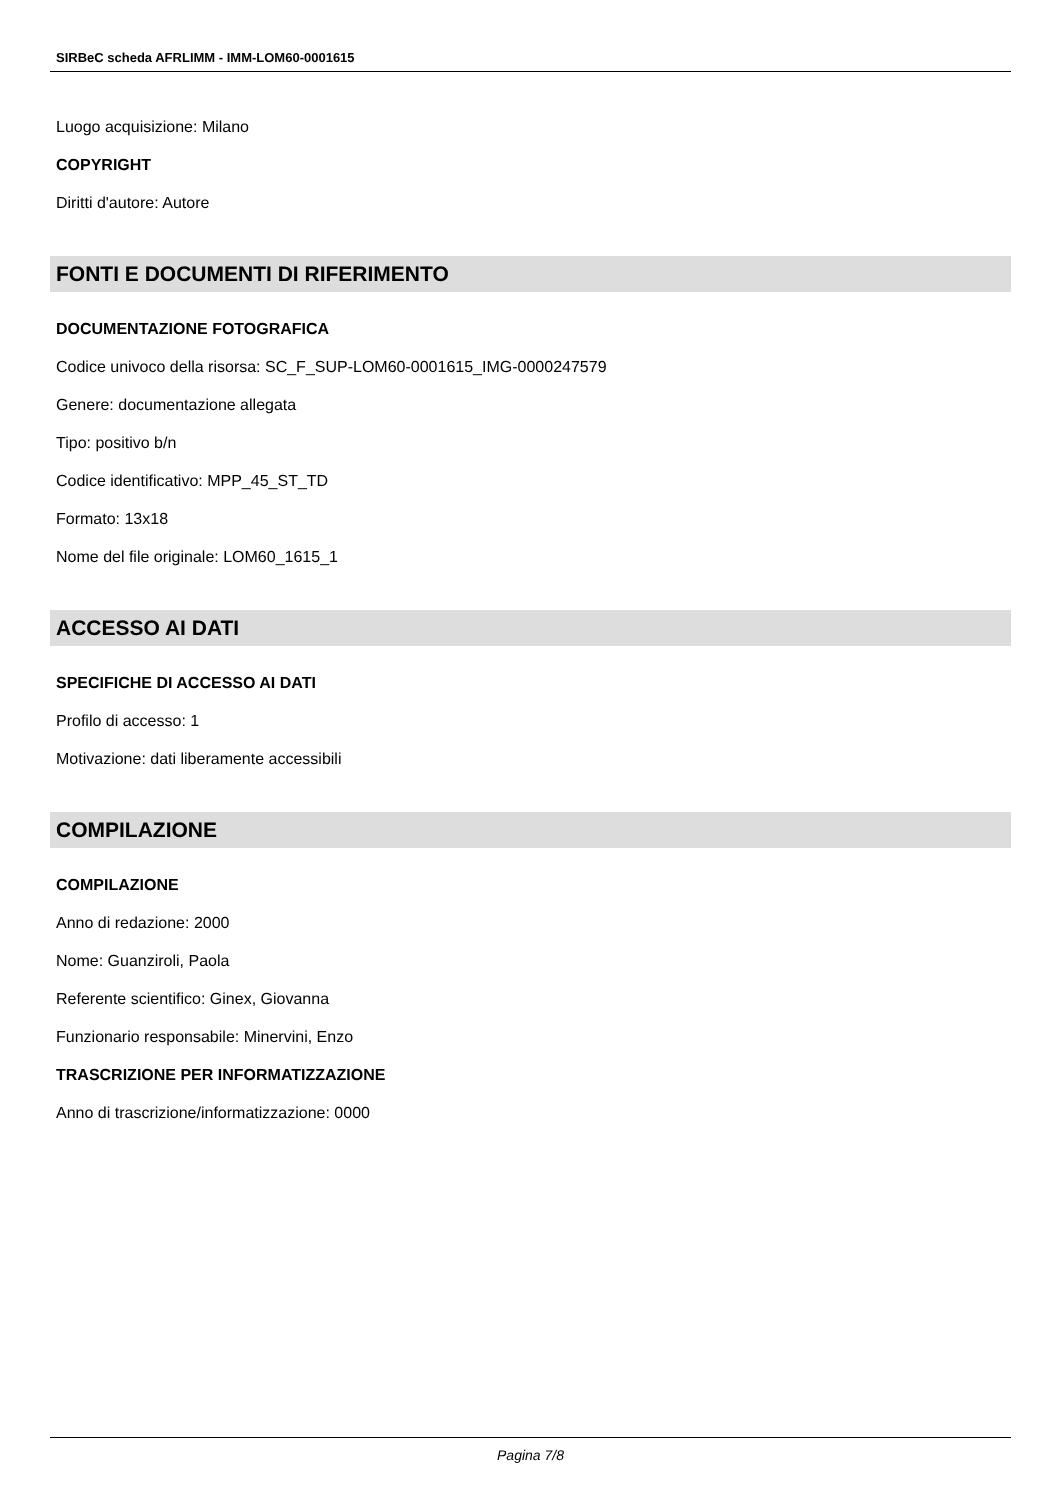SIRBeC scheda AFRLIMM - IMM-LOM60-0001615
Luogo acquisizione: Milano
COPYRIGHT
Diritti d'autore: Autore
FONTI E DOCUMENTI DI RIFERIMENTO
DOCUMENTAZIONE FOTOGRAFICA
Codice univoco della risorsa: SC_F_SUP-LOM60-0001615_IMG-0000247579
Genere: documentazione allegata
Tipo: positivo b/n
Codice identificativo: MPP_45_ST_TD
Formato: 13x18
Nome del file originale: LOM60_1615_1
ACCESSO AI DATI
SPECIFICHE DI ACCESSO AI DATI
Profilo di accesso: 1
Motivazione: dati liberamente accessibili
COMPILAZIONE
COMPILAZIONE
Anno di redazione: 2000
Nome: Guanziroli, Paola
Referente scientifico: Ginex, Giovanna
Funzionario responsabile: Minervini, Enzo
TRASCRIZIONE PER INFORMATIZZAZIONE
Anno di trascrizione/informatizzazione: 0000
Pagina 7/8